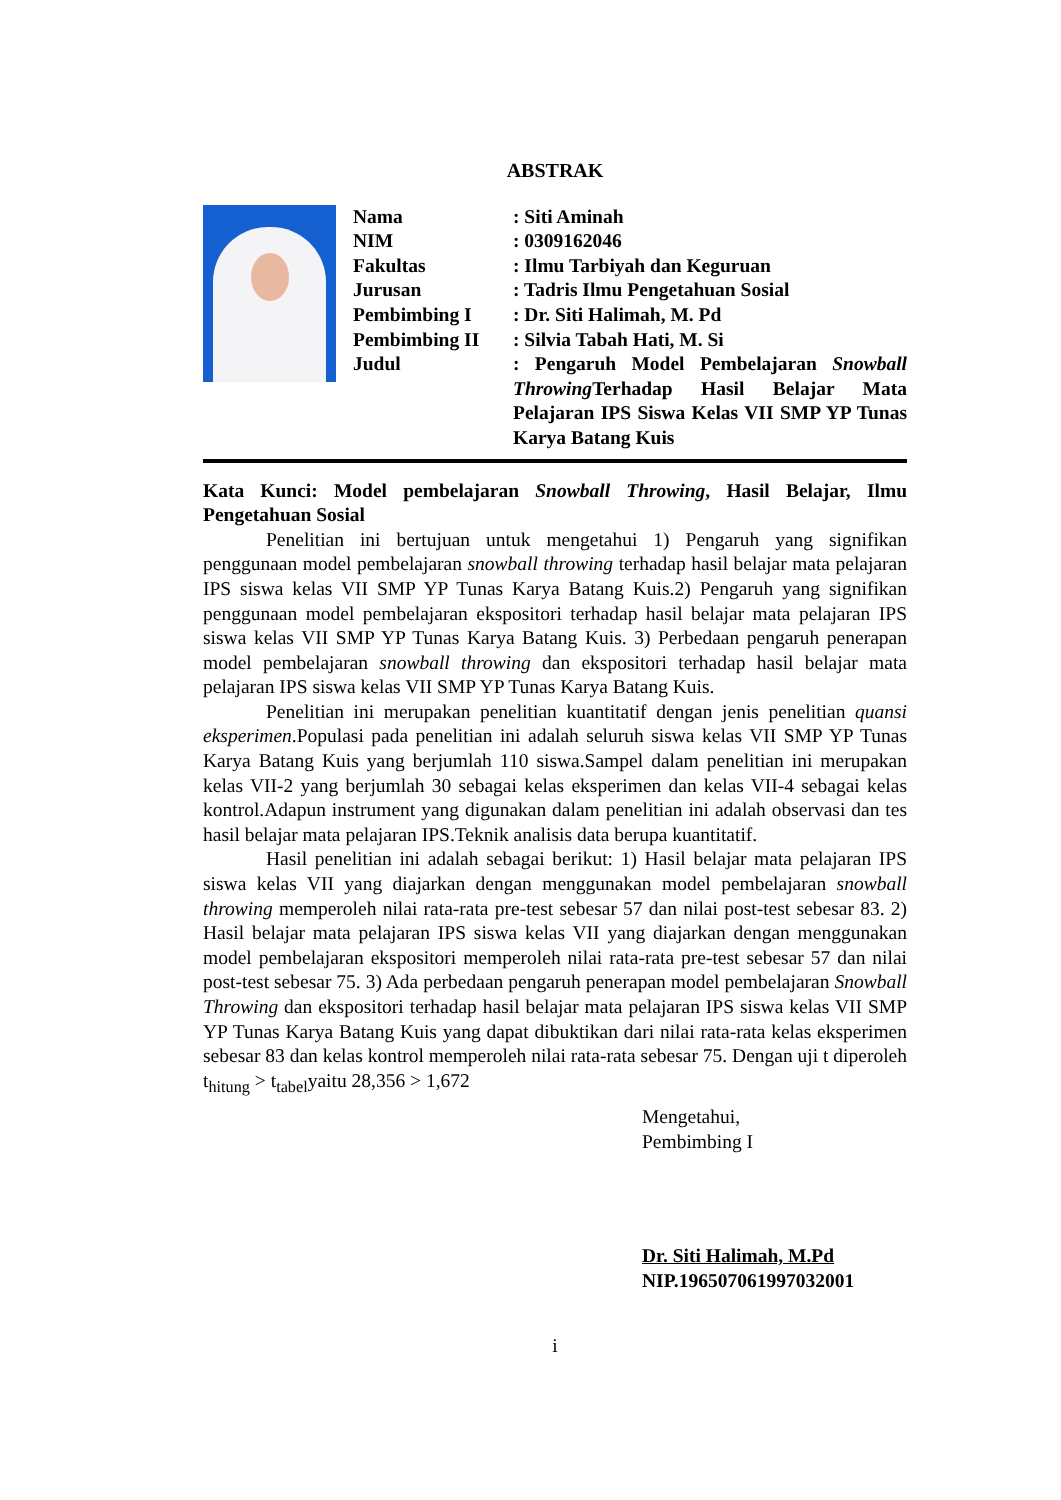ABSTRAK
| Nama | : Siti Aminah |
| NIM | : 0309162046 |
| Fakultas | : Ilmu Tarbiyah dan Keguruan |
| Jurusan | : Tadris Ilmu Pengetahuan Sosial |
| Pembimbing I | : Dr. Siti Halimah, M. Pd |
| Pembimbing II | : Silvia Tabah Hati, M. Si |
| Judul | : Pengaruh Model Pembelajaran Snowball Throwing Terhadap Hasil Belajar Mata Pelajaran IPS Siswa Kelas VII SMP YP Tunas Karya Batang Kuis |
Kata Kunci: Model pembelajaran Snowball Throwing, Hasil Belajar, Ilmu Pengetahuan Sosial
Penelitian ini bertujuan untuk mengetahui 1) Pengaruh yang signifikan penggunaan model pembelajaran snowball throwing terhadap hasil belajar mata pelajaran IPS siswa kelas VII SMP YP Tunas Karya Batang Kuis.2) Pengaruh yang signifikan penggunaan model pembelajaran ekspositori terhadap hasil belajar mata pelajaran IPS siswa kelas VII SMP YP Tunas Karya Batang Kuis. 3) Perbedaan pengaruh penerapan model pembelajaran snowball throwing dan ekspositori terhadap hasil belajar mata pelajaran IPS siswa kelas VII SMP YP Tunas Karya Batang Kuis.
Penelitian ini merupakan penelitian kuantitatif dengan jenis penelitian quansi eksperimen.Populasi pada penelitian ini adalah seluruh siswa kelas VII SMP YP Tunas Karya Batang Kuis yang berjumlah 110 siswa.Sampel dalam penelitian ini merupakan kelas VII-2 yang berjumlah 30 sebagai kelas eksperimen dan kelas VII-4 sebagai kelas kontrol.Adapun instrument yang digunakan dalam penelitian ini adalah observasi dan tes hasil belajar mata pelajaran IPS.Teknik analisis data berupa kuantitatif.
Hasil penelitian ini adalah sebagai berikut: 1) Hasil belajar mata pelajaran IPS siswa kelas VII yang diajarkan dengan menggunakan model pembelajaran snowball throwing memperoleh nilai rata-rata pre-test sebesar 57 dan nilai post-test sebesar 83. 2) Hasil belajar mata pelajaran IPS siswa kelas VII yang diajarkan dengan menggunakan model pembelajaran ekspositori memperoleh nilai rata-rata pre-test sebesar 57 dan nilai post-test sebesar 75. 3) Ada perbedaan pengaruh penerapan model pembelajaran Snowball Throwing dan ekspositori terhadap hasil belajar mata pelajaran IPS siswa kelas VII SMP YP Tunas Karya Batang Kuis yang dapat dibuktikan dari nilai rata-rata kelas eksperimen sebesar 83 dan kelas kontrol memperoleh nilai rata-rata sebesar 75. Dengan uji t diperoleh t<sub>hitung</sub> > t<sub>tabel</sub>yaitu 28,356 > 1,672
Mengetahui,
Pembimbing I
Dr. Siti Halimah, M.Pd
NIP.196507061997032001
i